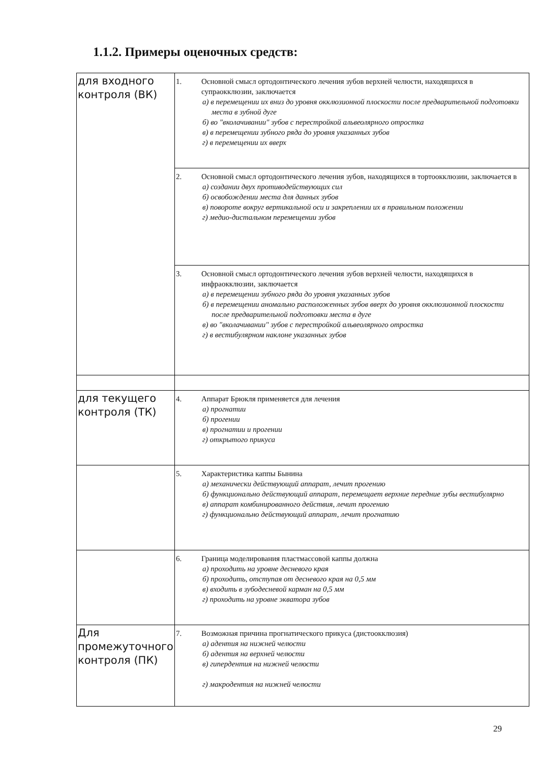1.1.2. Примеры оценочных средств:
| для входного контроля (ВК) | 1. Основной смысл ортодонтического лечения зубов верхней челюсти, находящихся в супраокклюзии, заключается а) в перемещении их вниз до уровня окклюзионной плоскости после предварительной подготовки места в зубной дуге б) во "вколачивании" зубов с перестройкой альвеолярного отростка в) в перемещении зубного ряда до уровня указанных зубов г) в перемещении их вверх |
| | 2. Основной смысл ортодонтического лечения зубов, находящихся в тортоокклюзии, заключается в а) создании двух противодействующих сил б) освобождении места для данных зубов в) повороте вокруг вертикальной оси и закреплении их в правильном положении г) медио-дистальном перемещении зубов |
| | 3. Основной смысл ортодонтического лечения зубов верхней челюсти, находящихся в инфраокклюзии, заключается а) в перемещении зубного ряда до уровня указанных зубов б) в перемещении аномально расположенных зубов вверх до уровня окклюзионной плоскости после предварительной подготовки места в дуге в) во "вколачивании" зубов с перестройкой альвеолярного отростка г) в вестибулярном наклоне указанных зубов |
| для текущего контроля (ТК) | 4. Аппарат Брюкля применяется для лечения а) прогнатии б) прогении в) прогнатии и прогении г) открытого прикуса |
| | 5. Характеристика каппы Бынина а) механически действующий аппарат, лечит прогению б) функционально действующий аппарат, перемещает верхние передние зубы вестибулярно в) аппарат комбинированного действия, лечит прогению г) функционально действующий аппарат, лечит прогнатию |
| | 6. Граница моделирования пластмассовой каппы должна а) проходить на уровне десневого края б) проходить, отступая от десневого края на 0,5 мм в) входить в зубодесневой карман на 0,5 мм г) проходить на уровне экватора зубов |
| Для промежуточного контроля (ПК) | 7. Возможная причина прогнатического прикуса (дистоокклюзия) а) адентия на нижней челюсти б) адентия на верхней челюсти в) гипердентия на нижней челюсти г) макродентия на нижней челюсти |
29